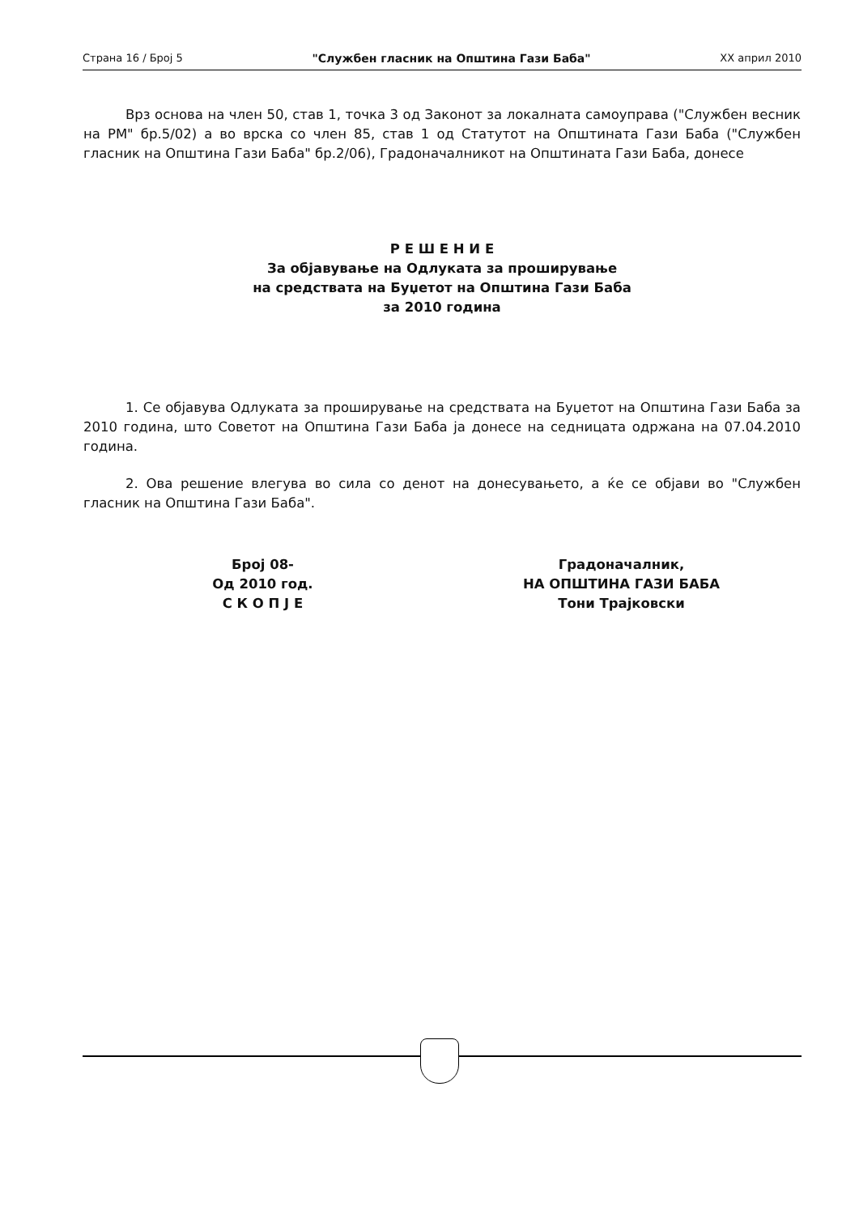Страна 16 / Број 5 "Службен гласник на Општина Гази Баба" XX април 2010
Врз основа на член 50, став 1, точка 3 од Законот за локалната самоуправа ("Службен весник на РМ" бр.5/02) а во врска со член 85, став 1 од Статутот на Општината Гази Баба ("Службен гласник на Општина Гази Баба" бр.2/06), Градоначалникот на Општината Гази Баба, донесе
Р Е Ш Е Н И Е
За објавување на Одлуката за проширување
на средствата на Буџетот на Општина Гази Баба
за 2010 година
1. Се објавува Одлуката за проширување на средствата на Буџетот на Општина Гази Баба за 2010 година, што Советот на Општина Гази Баба ја донесе на седницата одржана на 07.04.2010 година.
2. Ова решение влегува во сила со денот на донесувањето, а ќе се објави во "Службен гласник на Општина Гази Баба".
Број 08-
Од 2010 год.
С К О П Ј Е
Градоначалник,
НА ОПШТИНА ГАЗИ БАБА
Тони Трајковски